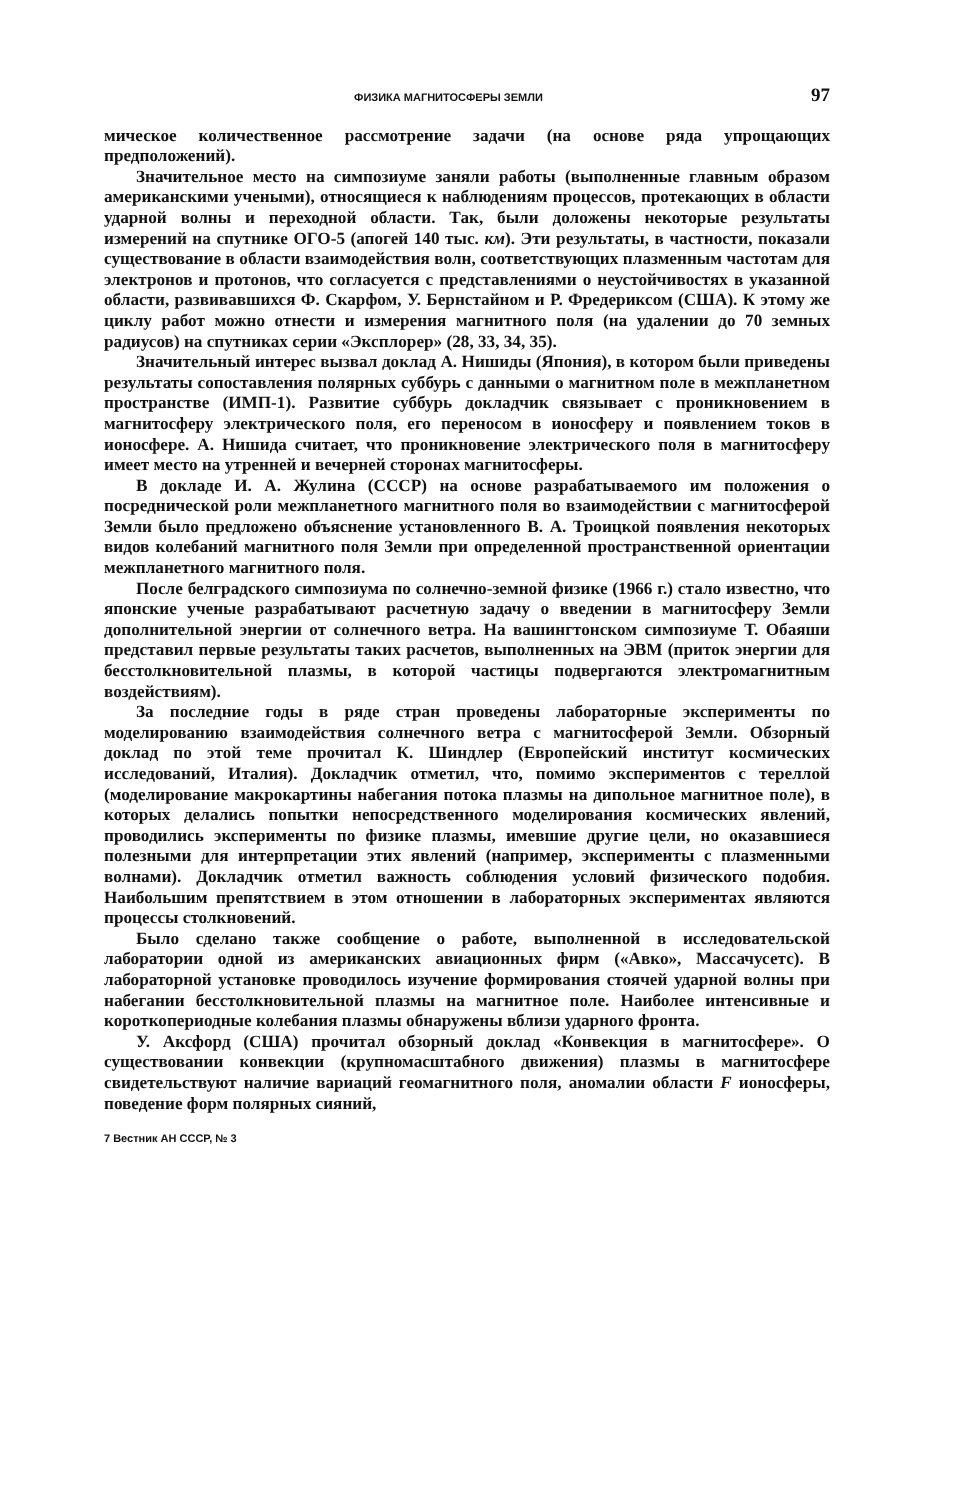ФИЗИКА МАГНИТОСФЕРЫ ЗЕМЛИ 97
мическое количественное рассмотрение задачи (на основе ряда упрощающих предположений).
Значительное место на симпозиуме заняли работы (выполненные главным образом американскими учеными), относящиеся к наблюдениям процессов, протекающих в области ударной волны и переходной области. Так, были доложены некоторые результаты измерений на спутнике ОГО-5 (апогей 140 тыс. км). Эти результаты, в частности, показали существование в области взаимодействия волн, соответствующих плазменным частотам для электронов и протонов, что согласуется с представлениями о неустойчивостях в указанной области, развивавшихся Ф. Скарфом, У. Бернстайном и Р. Фредериксом (США). К этому же циклу работ можно отнести и измерения магнитного поля (на удалении до 70 земных радиусов) на спутниках серии «Эксплорер» (28, 33, 34, 35).
Значительный интерес вызвал доклад А. Нишиды (Япония), в котором были приведены результаты сопоставления полярных суббурь с данными о магнитном поле в межпланетном пространстве (ИМП-1). Развитие суббурь докладчик связывает с проникновением в магнитосферу электрического поля, его переносом в ионосферу и появлением токов в ионосфере. А. Нишида считает, что проникновение электрического поля в магнитосферу имеет место на утренней и вечерней сторонах магнитосферы.
В докладе И. А. Жулина (СССР) на основе разрабатываемого им положения о посреднической роли межпланетного магнитного поля во взаимодействии с магнитосферой Земли было предложено объяснение установленного В. А. Троицкой появления некоторых видов колебаний магнитного поля Земли при определенной пространственной ориентации межпланетного магнитного поля.
После белградского симпозиума по солнечно-земной физике (1966 г.) стало известно, что японские ученые разрабатывают расчетную задачу о введении в магнитосферу Земли дополнительной энергии от солнечного ветра. На вашингтонском симпозиуме Т. Обаяши представил первые результаты таких расчетов, выполненных на ЭВМ (приток энергии для бесстолкновительной плазмы, в которой частицы подвергаются электромагнитным воздействиям).
За последние годы в ряде стран проведены лабораторные эксперименты по моделированию взаимодействия солнечного ветра с магнитосферой Земли. Обзорный доклад по этой теме прочитал К. Шиндлер (Европейский институт космических исследований, Италия). Докладчик отметил, что, помимо экспериментов с тереллой (моделирование макрокартины набегания потока плазмы на дипольное магнитное поле), в которых делались попытки непосредственного моделирования космических явлений, проводились эксперименты по физике плазмы, имевшие другие цели, но оказавшиеся полезными для интерпретации этих явлений (например, эксперименты с плазменными волнами). Докладчик отметил важность соблюдения условий физического подобия. Наибольшим препятствием в этом отношении в лабораторных экспериментах являются процессы столкновений.
Было сделано также сообщение о работе, выполненной в исследовательской лаборатории одной из американских авиационных фирм («Авко», Массачусетс). В лабораторной установке проводилось изучение формирования стоячей ударной волны при набегании бесстолкновительной плазмы на магнитное поле. Наиболее интенсивные и короткопериодные колебания плазмы обнаружены вблизи ударного фронта.
У. Аксфорд (США) прочитал обзорный доклад «Конвекция в магнитосфере». О существовании конвекции (крупномасштабного движения) плазмы в магнитосфере свидетельствуют наличие вариаций геомагнитного поля, аномалии области F ионосферы, поведение форм полярных сияний,
7 Вестник АН СССР, № 3